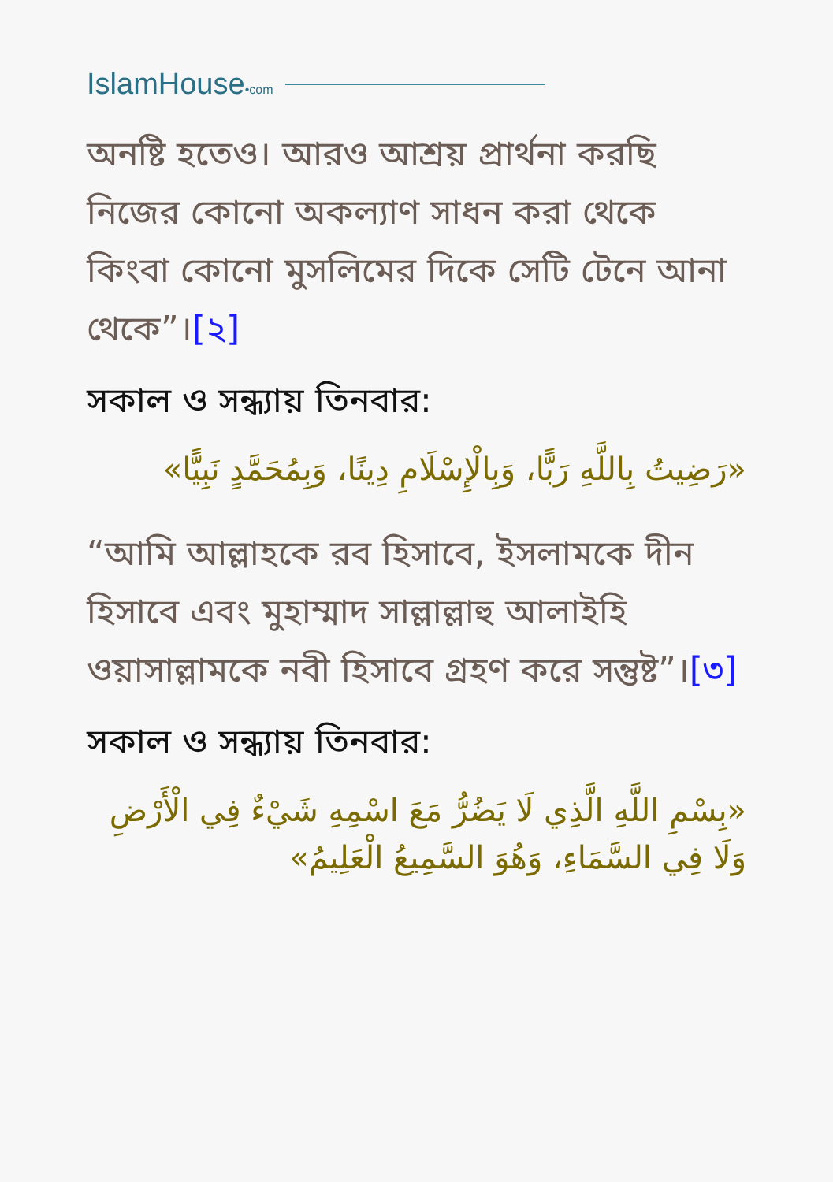IslamHouse•com
অনষ্টি হতেও। আরও আশ্রয় প্রার্থনা করছি নিজের কোনো অকল্যাণ সাধন করা থেকে কিংবা কোনো মুসলিমের দিকে সেটি টেনে আনা থেকে”।[২]
সকাল ও সন্ধ্যায় তিনবার:
«رَضِيتُ بِاللَّهِ رَبًّا، وَبِالْإِسْلَامِ دِينًا، وَبِمُحَمَّدٍ نَبِيًّا»
“আমি আল্লাহকে রব হিসাবে, ইসলামকে দীন হিসাবে এবং মুহাম্মাদ সাল্লাল্লাহু আলাইহি ওয়াসাল্লামকে নবী হিসাবে গ্রহণ করে সন্তুষ্ট”।[৩]
সকাল ও সন্ধ্যায় তিনবার:
«بِسْمِ اللَّهِ الَّذِي لَا يَضُرُّ مَعَ اسْمِهِ شَيْءٌ فِي الْأَرْضِ وَلَا فِي السَّمَاءِ، وَهُوَ السَّمِيعُ الْعَلِيمُ»